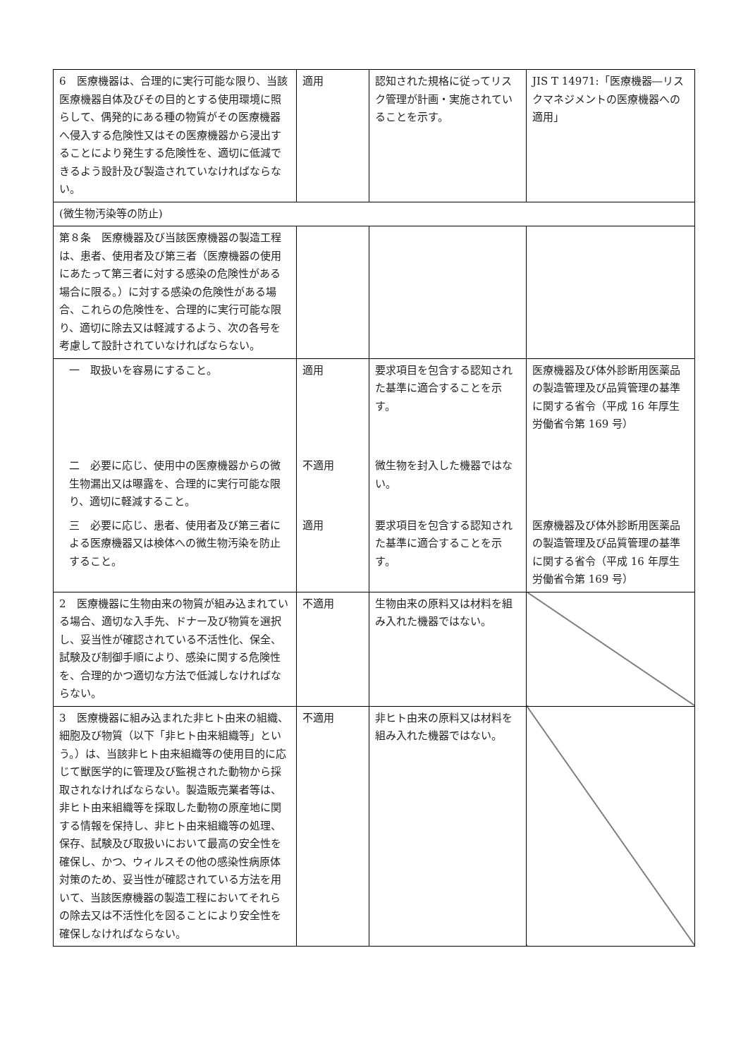| 6 医療機器は、合理的に実行可能な限り、当該医療機器自体及びその目的とする使用環境に照らして、偶発的にある種の物質がその医療機器へ侵入する危険性又はその医療機器から浸出することにより発生する危険性を、適切に低減できるよう設計及び製造されていなければならない。 | 適用 | 認知された規格に従ってリスク管理が計画・実施されていることを示す。 | JIS T 14971:「医療機器―リスクマネジメントの医療機器への適用」 |
| (微生物汚染等の防止) | | | |
| 第８条 医療機器及び当該医療機器の製造工程は、患者、使用者及び第三者（医療機器の使用にあたって第三者に対する感染の危険性がある場合に限る。）に対する感染の危険性がある場合、これらの危険性を、合理的に実行可能な限り、適切に除去又は軽減するよう、次の各号を考慮して設計されていなければならない。 | | | |
| 一 取扱いを容易にすること。 | 適用 | 要求項目を包含する認知された基準に適合することを示す。 | 医療機器及び体外診断用医薬品の製造管理及び品質管理の基準に関する省令（平成 16 年厚生労働省令第 169 号） |
| 二 必要に応じ、使用中の医療機器からの微生物漏出又は曝露を、合理的に実行可能な限り、適切に軽減すること。 | 不適用 | 微生物を封入した機器ではない。 | |
| 三 必要に応じ、患者、使用者及び第三者による医療機器又は検体への微生物汚染を防止すること。 | 適用 | 要求項目を包含する認知された基準に適合することを示す。 | 医療機器及び体外診断用医薬品の製造管理及び品質管理の基準に関する省令（平成 16 年厚生労働省令第 169 号） |
| 2 医療機器に生物由来の物質が組み込まれている場合、適切な入手先、ドナー及び物質を選択し、妥当性が確認されている不活性化、保全、試験及び制御手順により、感染に関する危険性を、合理的かつ適切な方法で低減しなければならない。 | 不適用 | 生物由来の原料又は材料を組み入れた機器ではない。 | |
| 3 医療機器に組み込まれた非ヒト由来の組織、細胞及び物質（以下「非ヒト由来組織等」という。）は、当該非ヒト由来組織等の使用目的に応じて獣医学的に管理及び監視された動物から採取されなければならない。製造販売業者等は、非ヒト由来組織等を採取した動物の原産地に関する情報を保持し、非ヒト由来組織等の処理、保存、試験及び取扱いにおいて最高の安全性を確保し、かつ、ウィルスその他の感染性病原体対策のため、妥当性が確認されている方法を用いて、当該医療機器の製造工程においてそれらの除去又は不活性化を図ることにより安全性を確保しなければならない。 | 不適用 | 非ヒト由来の原料又は材料を組み入れた機器ではない。 | |